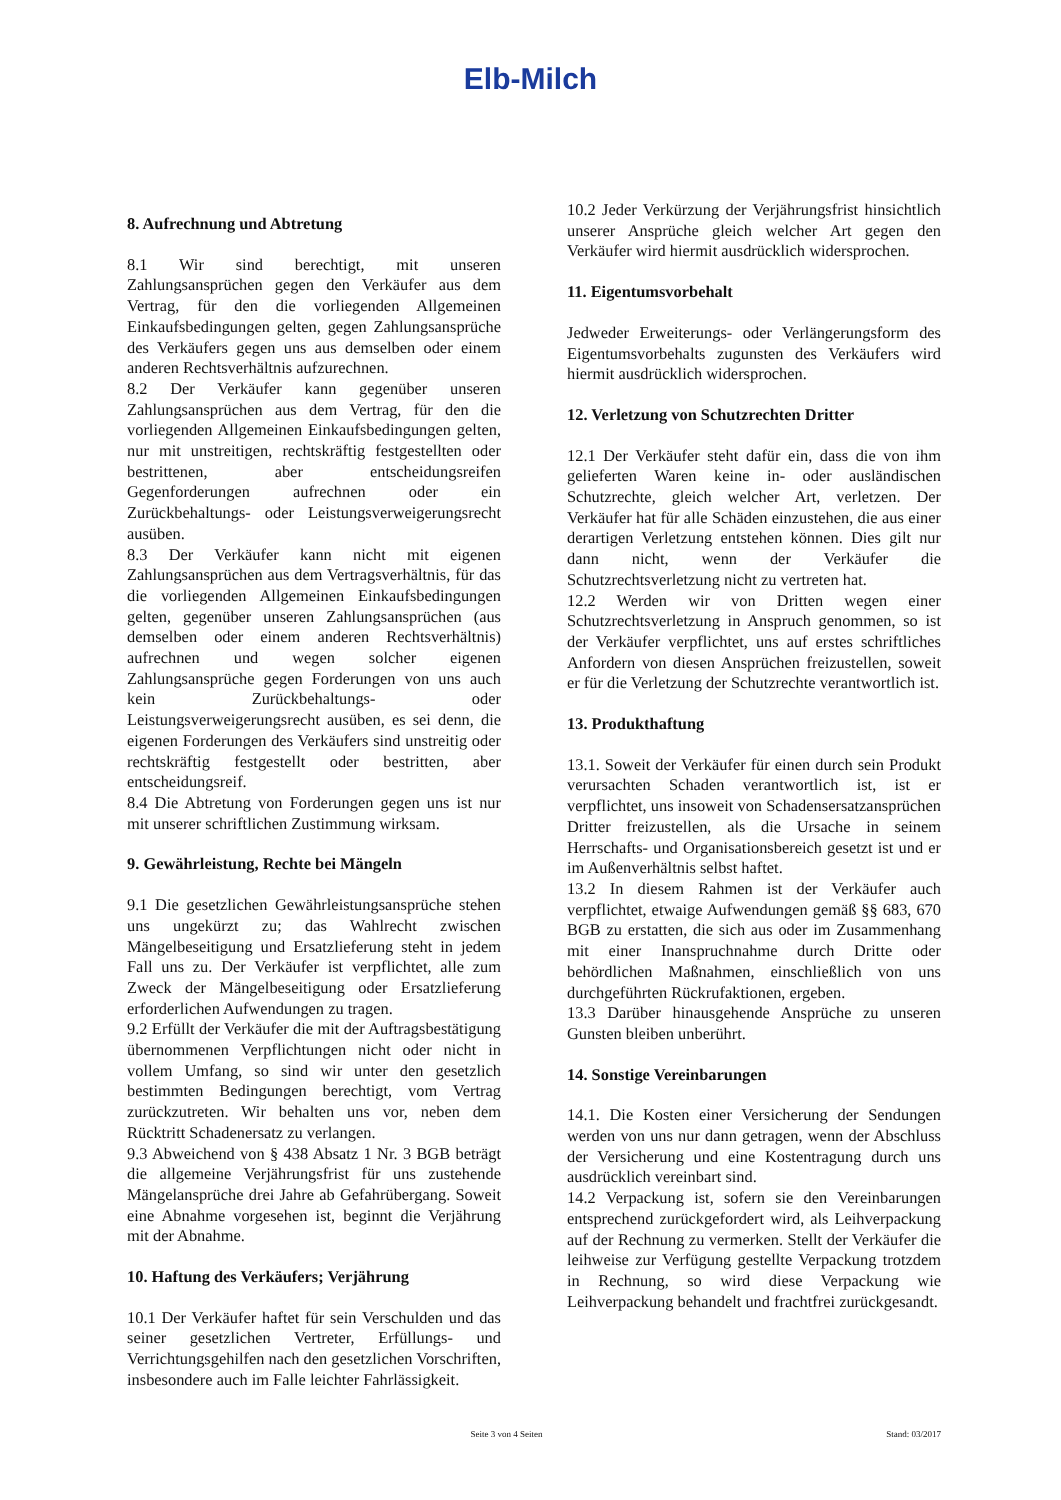Elb-Milch
8. Aufrechnung und Abtretung
8.1 Wir sind berechtigt, mit unseren Zahlungsansprüchen gegen den Verkäufer aus dem Vertrag, für den die vorliegenden Allgemeinen Einkaufsbedingungen gelten, gegen Zahlungsansprüche des Verkäufers gegen uns aus demselben oder einem anderen Rechtsverhältnis aufzurechnen.
8.2 Der Verkäufer kann gegenüber unseren Zahlungsansprüchen aus dem Vertrag, für den die vorliegenden Allgemeinen Einkaufsbedingungen gelten, nur mit unstreitigen, rechtskräftig festgestellten oder bestrittenen, aber entscheidungsreifen Gegenforderungen aufrechnen oder ein Zurückbehaltungs- oder Leistungsverweigerungsrecht ausüben.
8.3 Der Verkäufer kann nicht mit eigenen Zahlungsansprüchen aus dem Vertragsverhältnis, für das die vorliegenden Allgemeinen Einkaufsbedingungen gelten, gegenüber unseren Zahlungsansprüchen (aus demselben oder einem anderen Rechtsverhältnis) aufrechnen und wegen solcher eigenen Zahlungsansprüche gegen Forderungen von uns auch kein Zurückbehaltungs- oder Leistungsverweigerungsrecht ausüben, es sei denn, die eigenen Forderungen des Verkäufers sind unstreitig oder rechtskräftig festgestellt oder bestritten, aber entscheidungsreif.
8.4 Die Abtretung von Forderungen gegen uns ist nur mit unserer schriftlichen Zustimmung wirksam.
9. Gewährleistung, Rechte bei Mängeln
9.1 Die gesetzlichen Gewährleistungsansprüche stehen uns ungekürzt zu; das Wahlrecht zwischen Mängelbeseitigung und Ersatzlieferung steht in jedem Fall uns zu. Der Verkäufer ist verpflichtet, alle zum Zweck der Mängelbeseitigung oder Ersatzlieferung erforderlichen Aufwendungen zu tragen.
9.2 Erfüllt der Verkäufer die mit der Auftragsbestätigung übernommenen Verpflichtungen nicht oder nicht in vollem Umfang, so sind wir unter den gesetzlich bestimmten Bedingungen berechtigt, vom Vertrag zurückzutreten. Wir behalten uns vor, neben dem Rücktritt Schadenersatz zu verlangen.
9.3 Abweichend von § 438 Absatz 1 Nr. 3 BGB beträgt die allgemeine Verjährungsfrist für uns zustehende Mängelansprüche drei Jahre ab Gefahrübergang. Soweit eine Abnahme vorgesehen ist, beginnt die Verjährung mit der Abnahme.
10. Haftung des Verkäufers; Verjährung
10.1 Der Verkäufer haftet für sein Verschulden und das seiner gesetzlichen Vertreter, Erfüllungs- und Verrichtungsgehilfen nach den gesetzlichen Vorschriften, insbesondere auch im Falle leichter Fahrlässigkeit.
10.2 Jeder Verkürzung der Verjährungsfrist hinsichtlich unserer Ansprüche gleich welcher Art gegen den Verkäufer wird hiermit ausdrücklich widersprochen.
11. Eigentumsvorbehalt
Jedweder Erweiterungs- oder Verlängerungsform des Eigentumsvorbehalts zugunsten des Verkäufers wird hiermit ausdrücklich widersprochen.
12. Verletzung von Schutzrechten Dritter
12.1 Der Verkäufer steht dafür ein, dass die von ihm gelieferten Waren keine in- oder ausländischen Schutzrechte, gleich welcher Art, verletzen. Der Verkäufer hat für alle Schäden einzustehen, die aus einer derartigen Verletzung entstehen können. Dies gilt nur dann nicht, wenn der Verkäufer die Schutzrechtsverletzung nicht zu vertreten hat.
12.2 Werden wir von Dritten wegen einer Schutzrechtsverletzung in Anspruch genommen, so ist der Verkäufer verpflichtet, uns auf erstes schriftliches Anfordern von diesen Ansprüchen freizustellen, soweit er für die Verletzung der Schutzrechte verantwortlich ist.
13. Produkthaftung
13.1. Soweit der Verkäufer für einen durch sein Produkt verursachten Schaden verantwortlich ist, ist er verpflichtet, uns insoweit von Schadensersatzansprüchen Dritter freizustellen, als die Ursache in seinem Herrschafts- und Organisationsbereich gesetzt ist und er im Außenverhältnis selbst haftet.
13.2 In diesem Rahmen ist der Verkäufer auch verpflichtet, etwaige Aufwendungen gemäß §§ 683, 670 BGB zu erstatten, die sich aus oder im Zusammenhang mit einer Inanspruchnahme durch Dritte oder behördlichen Maßnahmen, einschließlich von uns durchgeführten Rückrufaktionen, ergeben.
13.3 Darüber hinausgehende Ansprüche zu unseren Gunsten bleiben unberührt.
14. Sonstige Vereinbarungen
14.1. Die Kosten einer Versicherung der Sendungen werden von uns nur dann getragen, wenn der Abschluss der Versicherung und eine Kostentragung durch uns ausdrücklich vereinbart sind.
14.2 Verpackung ist, sofern sie den Vereinbarungen entsprechend zurückgefordert wird, als Leihverpackung auf der Rechnung zu vermerken. Stellt der Verkäufer die leihweise zur Verfügung gestellte Verpackung trotzdem in Rechnung, so wird diese Verpackung wie Leihverpackung behandelt und frachtfrei zurückgesandt.
Seite 3 von 4 Seiten Stand: 03/2017